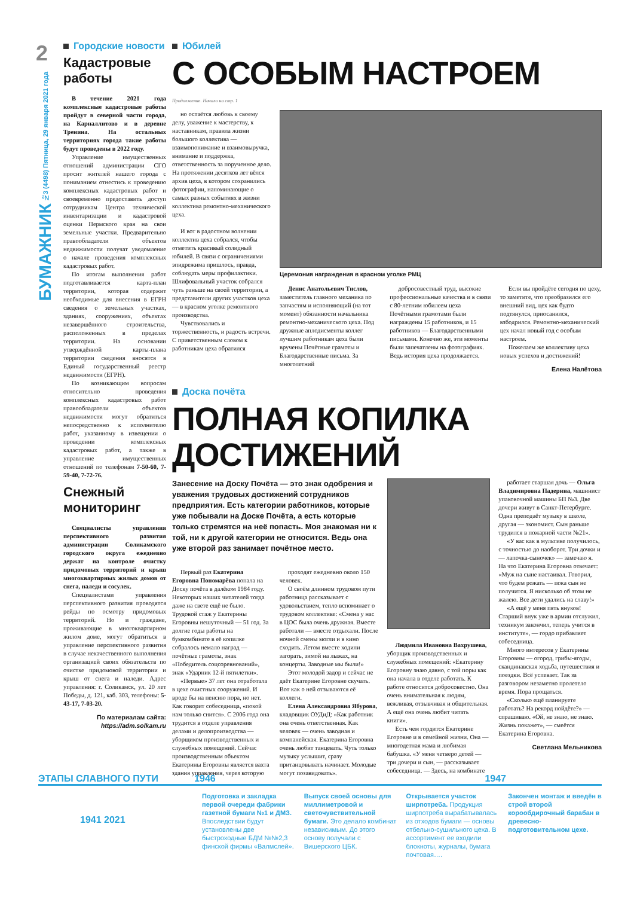2
БУМАЖНИК №3 (4498) Пятница, 29 января 2021 года
Городские новости
Кадастровые работы
В течение 2021 года комплексные кадастровые работы пройдут в северной части города, на Карналлитово и в деревне Тренина. На остальных территориях города такие работы будут проведены в 2022 году.
Управление имущественных отношений администрации СГО просит жителей нашего города с пониманием отнестись к проведению комплексных кадастровых работ и своевременно предоставить доступ сотрудникам Центра технической инвентаризации и кадастровой оценки Пермского края на свои земельные участки. Предварительно правообладатели объектов недвижимости получат уведомление о начале проведения комплексных кадастровых работ.
По итогам выполнения работ подготавливается карта-план территории, которая содержит необходимые для внесения в ЕГРН сведения о земельных участках, зданиях, сооружениях, объектах незавершённого строительства, расположенных в пределах территории. На основании утверждённой карты-плана территории сведения вносятся в Единый государственный реестр недвижимости (ЕГРН).
По возникающим вопросам относительно проведения комплексных кадастровых работ правообладатели объектов недвижимости могут обратиться непосредственно к исполнителю работ, указанному в извещении о проведении комплексных кадастровых работ, а также в управление имущественных отношений по телефонам 7-50-60, 7-59-40, 7-72-76.
Снежный мониторинг
Специалисты управления перспективного развития администрации Соликамского городского округа ежедневно держат на контроле очистку придомовых территорий и крыш многоквартирных жилых домов от снега, наледи и сосулек.
Специалистами управления перспективного развития проводятся рейды по осмотру придомовых территорий. Но и граждане, проживающие в многоквартирном жилом доме, могут обратиться в управление перспективного развития в случае некачественного выполнения организацией своих обязательств по очистке придомовой территории и крыш от снега и наледи. Адрес управления: г. Соликамск, ул. 20 лет Победы, д. 121, каб. 303, телефоны: 5-43-17, 7-03-20.
По материалам сайта:
https://adm.solkam.ru
Юбилей
С ОСОБЫМ НАСТРОЕМ
Продолжение. Начало на стр. 1
но остаётся любовь к своему делу, уважение к мастерству, к наставникам, правила жизни большого коллектива — взаимопонимание и взаимовыручка, внимание и поддержка, ответственность за порученное дело. На протяжении десятков лет вёлся архив цеха, в котором сохранились фотографии, напоминающие о самых разных событиях в жизни коллектива ремонтно-механического цеха.
И вот в радостном волнении коллектив цеха собрался, чтобы отметить красивый солидный юбилей. В связи с ограничениями эпидрежима пришлось, правда, соблюдать меры профилактики. Шлифовальный участок собрался чуть раньше на своей территории, а представители других участков цеха — в красном уголке ремонтного производства.
Чувствовались и торжественность, и радость встречи. С приветственным словом к работникам цеха обратился
Церемония награждения в красном уголке РМЦ
Денис Анатольевич Тислов, заместитель главного механика по запчастям и исполняющий (на тот момент) обязанности начальника ремонтно-механического цеха. Под дружные аплодисменты коллег лучшим работникам цеха были вручены Почётные грамоты и Благодарственные письма. За многолетний
добросовестный труд, высокие профессиональные качества и в связи с 80-летним юбилеем цеха Почётными грамотами были награждены 15 работников, и 15 работников — Благодарственными письмами. Конечно же, эти моменты были запечатлены на фотографиях. Ведь история цеха продолжается.
Если вы пройдёте сегодня по цеху, то заметите, что преобразился его внешний вид, цех как будто подтянулся, приосанился, взбодрился. Ремонтно-механический цех начал новый год с особым настроем.
Пожелаем же коллективу цеха новых успехов и достижений!
Елена Налётова
Доска почёта
ПОЛНАЯ КОПИЛКА ДОСТИЖЕНИЙ
Занесение на Доску Почёта — это знак одобрения и уважения трудовых достижений сотрудников предприятия. Есть категории работников, которые уже побывали на Доске Почёта, а есть которые только стремятся на неё попасть. Моя знакомая ни к той, ни к другой категории не относится. Ведь она уже второй раз занимает почётное место.
Первый раз Екатерина Егоровна Пономарёва попала на Доску почёта в далёком 1984 году. Некоторых наших читателей тогда даже на свете ещё не было. Трудовой стаж у Екатерины Егоровны нешуточный — 51 год. За долгие годы работы на бумкомбинате в её копилке собралось немало наград — почётные грамоты, знак «Победитель соцсоревнований», знак «Ударник 12-й пятилетки».
«Первые» 37 лет она отработала в цехе очистных сооружений. И вроде бы на пенсию пора, но нет. Как говорит собеседница, «покой нам только снится». С 2006 года она трудится в отделе управления делами и делопроизводства — уборщиком производственных и служебных помещений. Сейчас производственным объектом Екатерины Егоровны является вахта здания управления, через которую
проходят ежедневно около 150 человек.
О своём длинном трудовом пути работница рассказывает с удовольствием, тепло вспоминает о трудовом коллективе: «Смена у нас в ЦОС была очень дружная. Вместе работали — вместе отдыхали. После ночной смены могли и в кино сходить. Летом вместе ходили загорать, зимой на лыжах, на концерты. Заводные мы были!»
Этот молодой задор и сейчас не даёт Екатерине Егоровне скучать. Вот как о ней отзываются её коллеги.
Елена Александровна Ябурова, кладовщик ОУДиД: «Как работник она очень ответственная. Как человек — очень заводная и компанейская. Екатерина Егоровна очень любит танцевать. Чуть только музыку услышит, сразу пританцовывать начинает. Молодые могут позавидовать».
Людмила Ивановна Вахрушева, уборщик производственных и служебных помещений: «Екатерину Егоровну знаю давно, с той поры как она начала в отделе работать. К работе относится добросовестно. Она очень внимательная к людям, вежливая, отзывчивая и общительная. А ещё она очень любит читать книги».
Есть чем гордится Екатерине Егоровне и в семейной жизни. Она — многодетная мама и любимая бабушка. «У меня четверо детей — три дочери и сын, — рассказывает собеседница. — Здесь, на комбинате
работает старшая дочь — Ольга Владимировна Падерина, машинист упаковочной машины БП №3. Две дочери живут в Санкт-Петербурге. Одна преподаёт музыку в школе, другая — экономист. Сын раньше трудился в пожарной части №21».
«У вас как в мультике получилось, с точностью до наоборот. Три дочки и — лапочка-сыночек» — замечаю я. На что Екатерина Егоровна отвечает: «Муж на сыне настаивал. Говорил, что будем рожать — пока сын не получится. Я нисколько об этом не жалею. Все дети удались на славу!»
«А ещё у меня пять внуков! Старший внук уже в армии отслужил, техникум закончил, теперь учится в институте», — гордо прибавляет собеседница.
Много интересов у Екатерины Егоровны — огород, грибы-ягоды, скандинавская ходьба, путешествия и поездки. Всё успевает. Так за разговором незаметно пролетело время. Пора прощаться.
«Сколько ещё планируете работать? На рекорд пойдёте?» — спрашиваю. «Ой, не знаю, не знаю. Жизнь покажет», — смеётся Екатерина Егоровна.
Светлана Мельникова
ЭТАПЫ СЛАВНОГО ПУТИ 1946 1947
1941 2021
Подготовка и закладка первой очереди фабрики газетной бумаги №1 и ДМЗ. Впоследствии будут установлены две быстроходные БДМ №№2,3 финской фирмы «Валмслей».
Выпуск своей основы для миллиметровой и светочувствительной бумаги. Это делало комбинат независимым. До этого основу получали с Вишерского ЦБК.
Открывается участок ширпотреба. Продукция ширпотреба вырабатывалась из отходов бумаги — основы отбельно-сушильного цеха. В ассортимент ее входили блокноты, журналы, бумага почтовая….
Закончен монтаж и введён в строй второй корообдирочный барабан в древесно-подготовительном цехе.